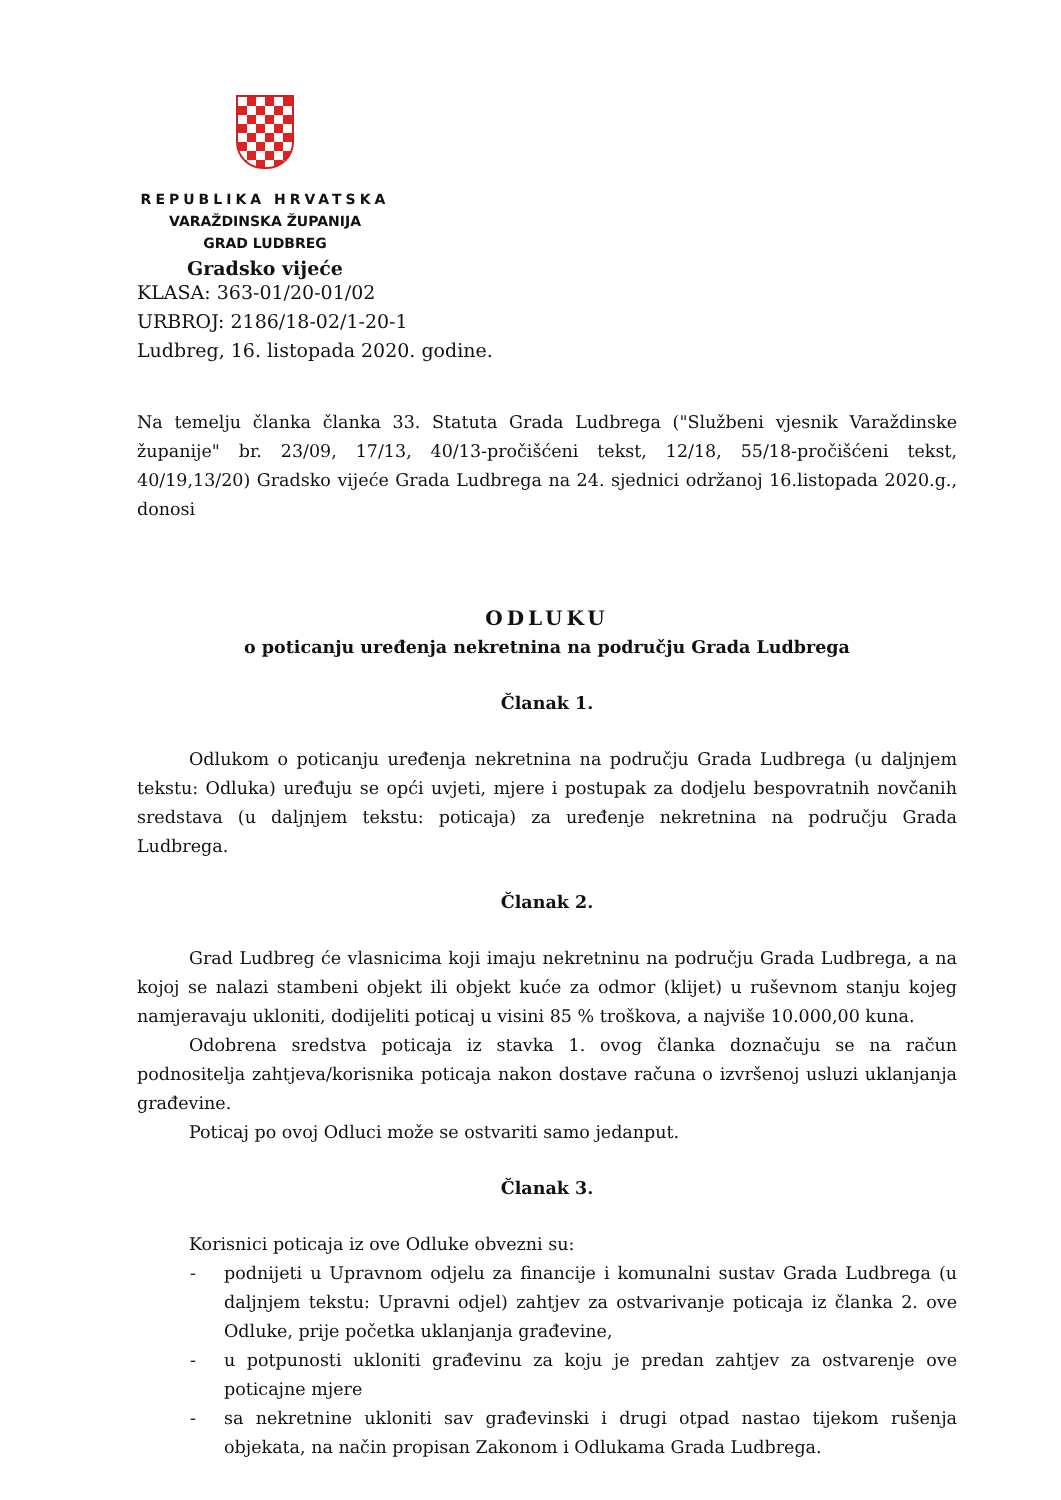REPUBLIKA HRVATSKA
VARAŽDINSKA ŽUPANIJA
GRAD LUDBREG
Gradsko vijeće
KLASA: 363-01/20-01/02
URBROJ: 2186/18-02/1-20-1
Ludbreg, 16. listopada 2020. godine.
Na temelju članka članka 33. Statuta Grada Ludbrega ("Službeni vjesnik Varaždinske županije" br. 23/09, 17/13, 40/13-pročišćeni tekst, 12/18, 55/18-pročišćeni tekst, 40/19,13/20) Gradsko vijeće Grada Ludbrega na 24. sjednici održanoj 16.listopada 2020.g., donosi
ODLUKU
o poticanju uređenja nekretnina na području Grada Ludbrega
Članak 1.
Odlukom o poticanju uređenja nekretnina na području Grada Ludbrega (u daljnjem tekstu: Odluka) uređuju se opći uvjeti, mjere i postupak za dodjelu bespovratnih novčanih sredstava (u daljnjem tekstu: poticaja) za uređenje nekretnina na području Grada Ludbrega.
Članak 2.
Grad Ludbreg će vlasnicima koji imaju nekretninu na području Grada Ludbrega, a na kojoj se nalazi stambeni objekt ili objekt kuće za odmor (klijet) u ruševnom stanju kojeg namjeravaju ukloniti, dodijeliti poticaj u visini 85 % troškova, a najviše 10.000,00 kuna.
Odobrena sredstva poticaja iz stavka 1. ovog članka doznačuju se na račun podnositelja zahtjeva/korisnika poticaja nakon dostave računa o izvršenoj usluzi uklanjanja građevine.
Poticaj po ovoj Odluci može se ostvariti samo jedanput.
Članak 3.
Korisnici poticaja iz ove Odluke obvezni su:
- podnijeti u Upravnom odjelu za financije i komunalni sustav Grada Ludbrega (u daljnjem tekstu: Upravni odjel) zahtjev za ostvarivanje poticaja iz članka 2. ove Odluke, prije početka uklanjanja građevine,
- u potpunosti ukloniti građevinu za koju je predan zahtjev za ostvarenje ove poticajne mjere
- sa nekretnine ukloniti sav građevinski i drugi otpad nastao tijekom rušenja objekata, na način propisan Zakonom i Odlukama Grada Ludbrega.